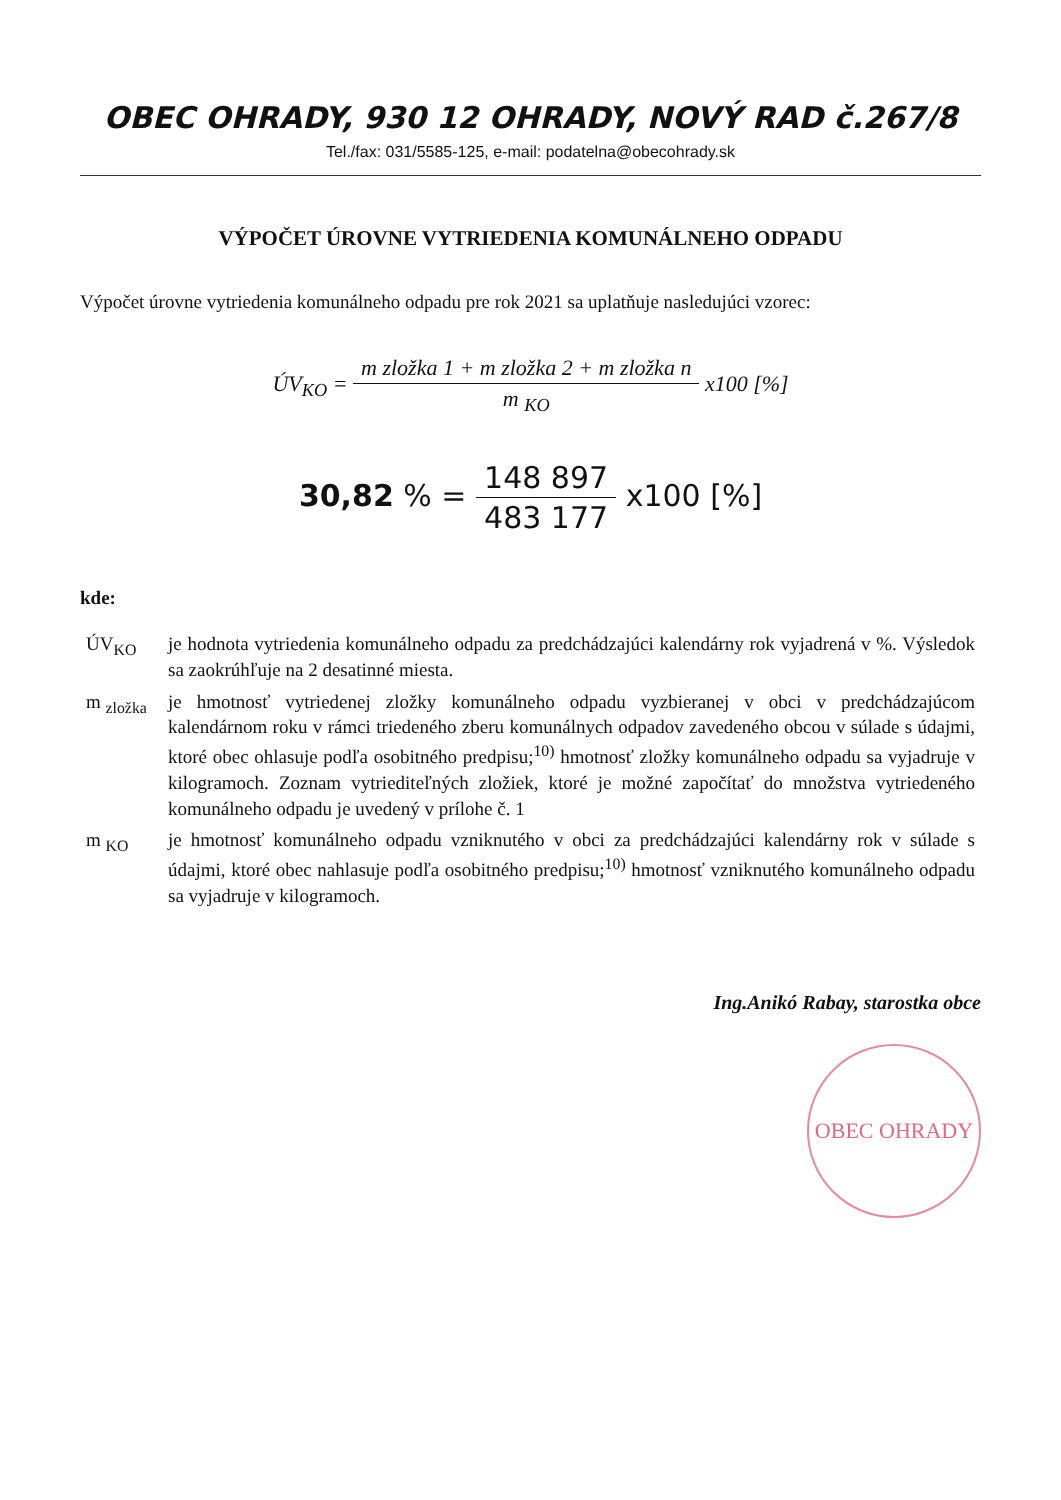OBEC OHRADY, 930 12 OHRADY, NOVÝ RAD č.267/8
Tel./fax: 031/5585-125, e-mail: podatelna@obecohrady.sk
VÝPOČET ÚROVNE VYTRIEDENIA KOMUNÁLNEHO ODPADU
Výpočet úrovne vytriedenia komunálneho odpadu pre rok 2021 sa uplatňuje nasledujúci vzorec:
ÚV<sub>KO</sub> = m zložka 1 + m zložka 2 + m zložka n m <sub>KO</sub> x100 [%]
30,82 % = 148 897 483 177 x100 [%]
kde:
| ÚV<sub>KO</sub> | je hodnota vytriedenia komunálneho odpadu za predchádzajúci kalendárny rok vyjadrená v %. Výsledok sa zaokrúhľuje na 2 desatinné miesta. |
| m <sub>zložka</sub> | je hmotnosť vytriedenej zložky komunálneho odpadu vyzbieranej v obci v predchádzajúcom kalendárnom roku v rámci triedeného zberu komunálnych odpadov zavedeného obcou v súlade s údajmi, ktoré obec ohlasuje podľa osobitného predpisu;<sup>10)</sup> hmotnosť zložky komunálneho odpadu sa vyjadruje v kilogramoch. Zoznam vytriediteľných zložiek, ktoré je možné započítať do množstva vytriedeného komunálneho odpadu je uvedený v prílohe č. 1 |
| m <sub>KO</sub> | je hmotnosť komunálneho odpadu vzniknutého v obci za predchádzajúci kalendárny rok v súlade s údajmi, ktoré obec nahlasuje podľa osobitného predpisu;<sup>10)</sup> hmotnosť vzniknutého komunálneho odpadu sa vyjadruje v kilogramoch. |
Ing.Anikó Rabay, starostka obce
OBEC OHRADY